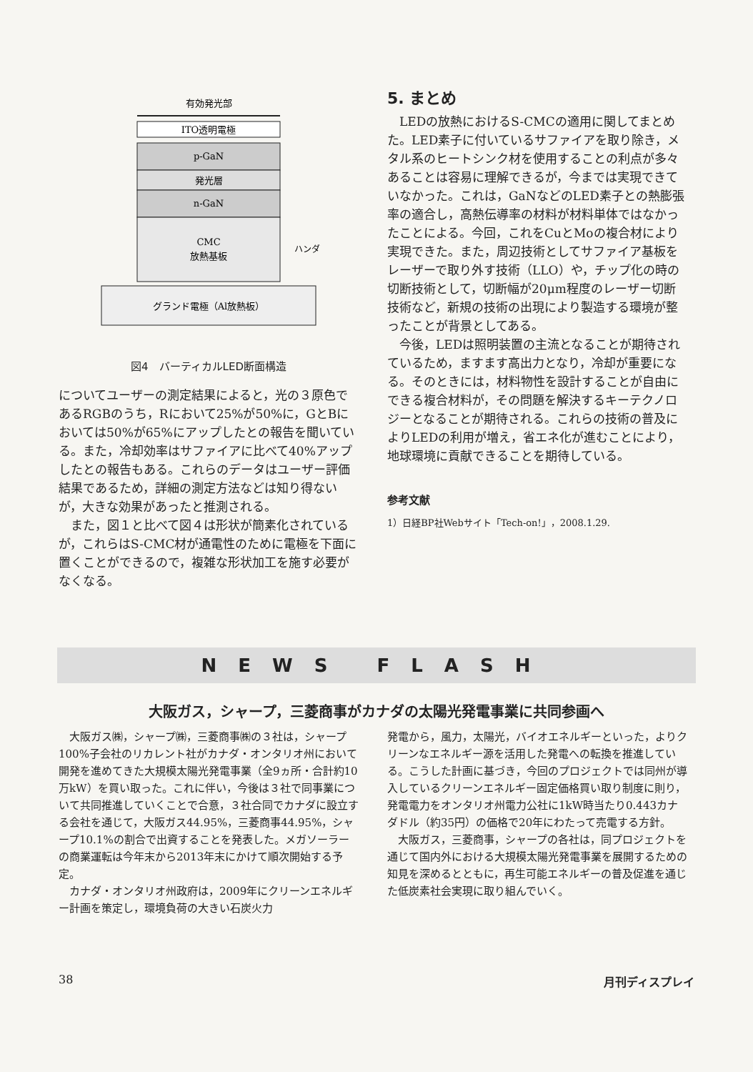有効発光部
ITO透明電極
p-GaN
発光層
n-GaN
CMC
放熱基板
ハンダ
グランド電極（Al放熱板）
図4　バーティカルLED断面構造
についてユーザーの測定結果によると，光の３原色であるRGBのうち，Rにおいて25%が50%に，GとBにおいては50%が65%にアップしたとの報告を聞いている。また，冷却効率はサファイアに比べて40%アップしたとの報告もある。これらのデータはユーザー評価結果であるため，詳細の測定方法などは知り得ないが，大きな効果があったと推測される。
また，図１と比べて図４は形状が簡素化されているが，これらはS-CMC材が通電性のために電極を下面に置くことができるので，複雑な形状加工を施す必要がなくなる。
5. まとめ
LEDの放熱におけるS-CMCの適用に関してまとめた。LED素子に付いているサファイアを取り除き，メタル系のヒートシンク材を使用することの利点が多々あることは容易に理解できるが，今までは実現できていなかった。これは，GaNなどのLED素子との熱膨張率の適合し，高熱伝導率の材料が材料単体ではなかったことによる。今回，これをCuとMoの複合材により実現できた。また，周辺技術としてサファイア基板をレーザーで取り外す技術（LLO）や，チップ化の時の切断技術として，切断幅が20μm程度のレーザー切断技術など，新規の技術の出現により製造する環境が整ったことが背景としてある。
今後，LEDは照明装置の主流となることが期待されているため，ますます高出力となり，冷却が重要になる。そのときには，材料物性を設計することが自由にできる複合材料が，その問題を解決するキーテクノロジーとなることが期待される。これらの技術の普及によりLEDの利用が増え，省エネ化が進むことにより，地球環境に貢献できることを期待している。
参考文献
1）日経BP社Webサイト「Tech-on!」，2008.1.29.
NEWS FLASH
大阪ガス，シャープ，三菱商事がカナダの太陽光発電事業に共同参画へ
大阪ガス㈱，シャープ㈱，三菱商事㈱の３社は，シャープ100%子会社のリカレント社がカナダ・オンタリオ州において開発を進めてきた大規模太陽光発電事業（全9ヵ所・合計約10万kW）を買い取った。これに伴い，今後は３社で同事業について共同推進していくことで合意，３社合同でカナダに設立する会社を通じて，大阪ガス44.95%，三菱商事44.95%，シャープ10.1%の割合で出資することを発表した。メガソーラーの商業運転は今年末から2013年末にかけて順次開始する予定。
カナダ・オンタリオ州政府は，2009年にクリーンエネルギー計画を策定し，環境負荷の大きい石炭火力
発電から，風力，太陽光，バイオエネルギーといった，よりクリーンなエネルギー源を活用した発電への転換を推進している。こうした計画に基づき，今回のプロジェクトでは同州が導入しているクリーンエネルギー固定価格買い取り制度に則り，発電電力をオンタリオ州電力公社に1kW時当たり0.443カナダドル（約35円）の価格で20年にわたって売電する方針。
大阪ガス，三菱商事，シャープの各社は，同プロジェクトを通じて国内外における大規模太陽光発電事業を展開するための知見を深めるとともに，再生可能エネルギーの普及促進を通じた低炭素社会実現に取り組んでいく。
38 月刊ディスプレイ